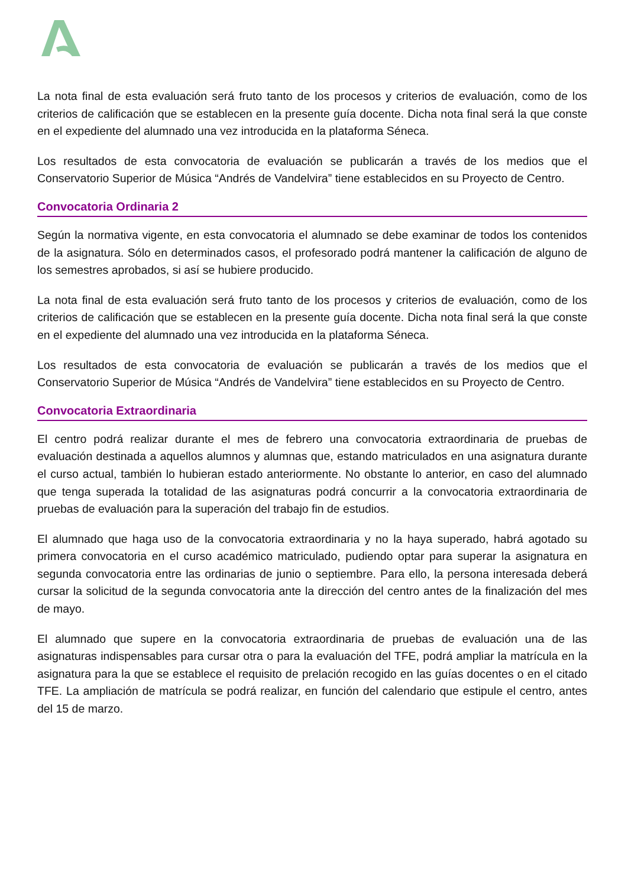La nota final de esta evaluación será fruto tanto de los procesos y criterios de evaluación, como de los criterios de calificación que se establecen en la presente guía docente. Dicha nota final será la que conste en el expediente del alumnado una vez introducida en la plataforma Séneca.
Los resultados de esta convocatoria de evaluación se publicarán a través de los medios que el Conservatorio Superior de Música “Andrés de Vandelvira” tiene establecidos en su Proyecto de Centro.
Convocatoria Ordinaria 2
Según la normativa vigente, en esta convocatoria el alumnado se debe examinar de todos los contenidos de la asignatura. Sólo en determinados casos, el profesorado podrá mantener la calificación de alguno de los semestres aprobados, si así se hubiere producido.
La nota final de esta evaluación será fruto tanto de los procesos y criterios de evaluación, como de los criterios de calificación que se establecen en la presente guía docente. Dicha nota final será la que conste en el expediente del alumnado una vez introducida en la plataforma Séneca.
Los resultados de esta convocatoria de evaluación se publicarán a través de los medios que el Conservatorio Superior de Música “Andrés de Vandelvira” tiene establecidos en su Proyecto de Centro.
Convocatoria Extraordinaria
El centro podrá realizar durante el mes de febrero una convocatoria extraordinaria de pruebas de evaluación destinada a aquellos alumnos y alumnas que, estando matriculados en una asignatura durante el curso actual, también lo hubieran estado anteriormente. No obstante lo anterior, en caso del alumnado que tenga superada la totalidad de las asignaturas podrá concurrir a la convocatoria extraordinaria de pruebas de evaluación para la superación del trabajo fin de estudios.
El alumnado que haga uso de la convocatoria extraordinaria y no la haya superado, habrá agotado su primera convocatoria en el curso académico matriculado, pudiendo optar para superar la asignatura en segunda convocatoria entre las ordinarias de junio o septiembre. Para ello, la persona interesada deberá cursar la solicitud de la segunda convocatoria ante la dirección del centro antes de la finalización del mes de mayo.
El alumnado que supere en la convocatoria extraordinaria de pruebas de evaluación una de las asignaturas indispensables para cursar otra o para la evaluación del TFE, podrá ampliar la matrícula en la asignatura para la que se establece el requisito de prelación recogido en las guías docentes o en el citado TFE. La ampliación de matrícula se podrá realizar, en función del calendario que estipule el centro, antes del 15 de marzo.